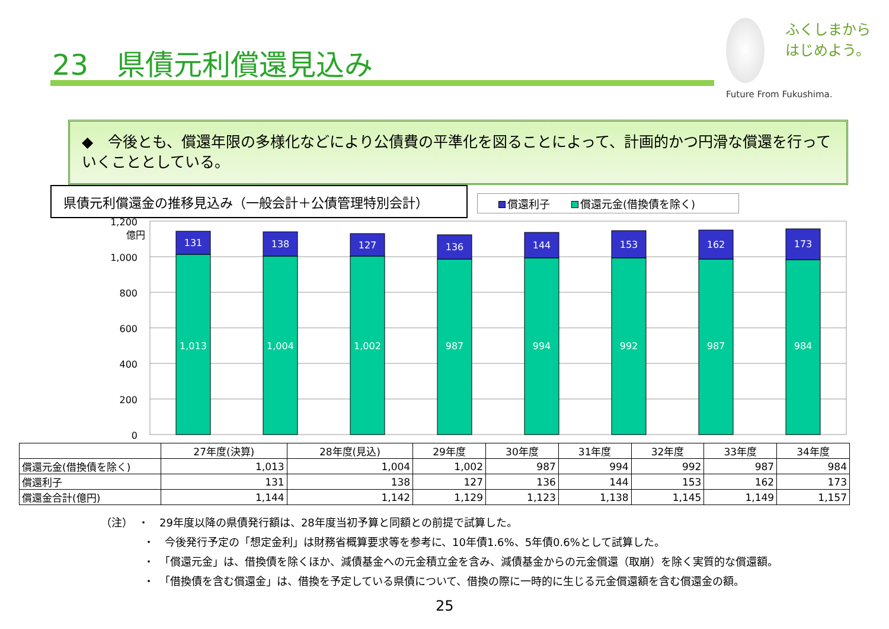23　県債元利償還見込み
ふくしまから
はじめよう。
Future From Fukushima.
◆　今後とも、償還年限の多様化などにより公債費の平準化を図ることによって、計画的かつ円滑な償還を行っていくこととしている。
県債元利償還金の推移見込み（一般会計＋公債管理特別会計） 償還利子　　 償還元金(借換債を除く)
1,200
億円
1,000
800
600
400
200
0
131
1,013
138
1,004
127
1,002
136
987
144
994
153
992
162
987
173
984
| | 27年度(決算) | 28年度(見込) | 29年度 | 30年度 | 31年度 | 32年度 | 33年度 | 34年度 |
| --- | --- | --- | --- | --- | --- | --- | --- | --- |
| 償還元金(借換債を除く) | 1,013 | 1,004 | 1,002 | 987 | 994 | 992 | 987 | 984 |
| 償還利子 | 131 | 138 | 127 | 136 | 144 | 153 | 162 | 173 |
| 償還金合計(億円) | 1,144 | 1,142 | 1,129 | 1,123 | 1,138 | 1,145 | 1,149 | 1,157 |
（注）　・　29年度以降の県債発行額は、28年度当初予算と同額との前提で試算した。
　　　　・　今後発行予定の「想定金利」は財務省概算要求等を参考に、10年債1.6%、5年債0.6%として試算した。
　　　　・　「償還元金」は、借換債を除くほか、減債基金への元金積立金を含み、減債基金からの元金償還（取崩）を除く実質的な償還額。
　　　　・　「借換債を含む償還金」は、借換を予定している県債について、借換の際に一時的に生じる元金償還額を含む償還金の額。
25